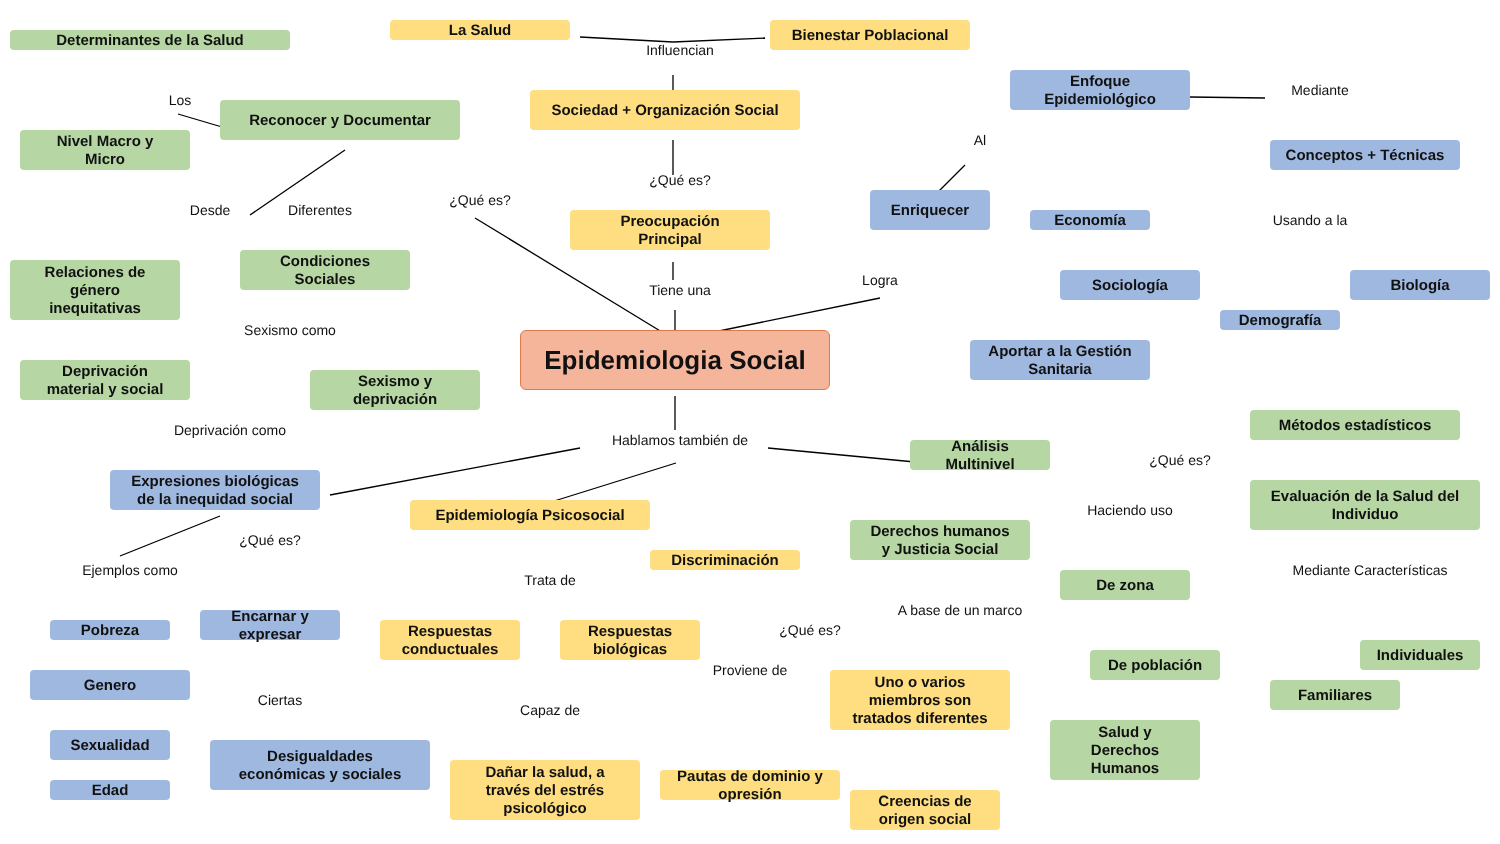Determinantes de la Salud
La Salud
Influencian
Bienestar Poblacional
Los
Reconocer y Documentar
Sociedad + Organización Social
Enfoque
Epidemiológico
Mediante
Nivel Macro y
Micro
Al
Conceptos + Técnicas
¿Qué es?
¿Qué es?
Desde
Diferentes
Enriquecer
Preocupación
Principal
Economía
Usando a la
Condiciones
Sociales
Relaciones de
género
inequitativas
Logra
Tiene una
Sociología
Biología
Demografía
Sexismo como
Epidemiologia Social
Aportar a la Gestión
Sanitaria
Deprivación
material y social
Sexismo y
deprivación
Métodos estadísticos
Deprivación como
Hablamos también de
Análisis
Multinivel
¿Qué es?
Expresiones biológicas
de la inequidad social
Evaluación de la Salud del
Individuo
Haciendo uso
Epidemiología Psicosocial
Derechos humanos
y Justicia Social
¿Qué es?
Ejemplos como
Discriminación
Trata de
De zona
Mediante Características
A base de un marco
Pobreza
Encarnar y
expresar
Respuestas
conductuales
Respuestas
biológicas
¿Qué es?
De población
Individuales
Genero
Proviene de
Uno o varios
miembros son
tratados diferentes
Familiares
Ciertas
Capaz de
Sexualidad
Desigualdades
económicas y sociales
Salud y
Derechos
Humanos
Dañar la salud, a
través del estrés
psicológico
Pautas de dominio y
opresión
Creencias de
origen social
Edad